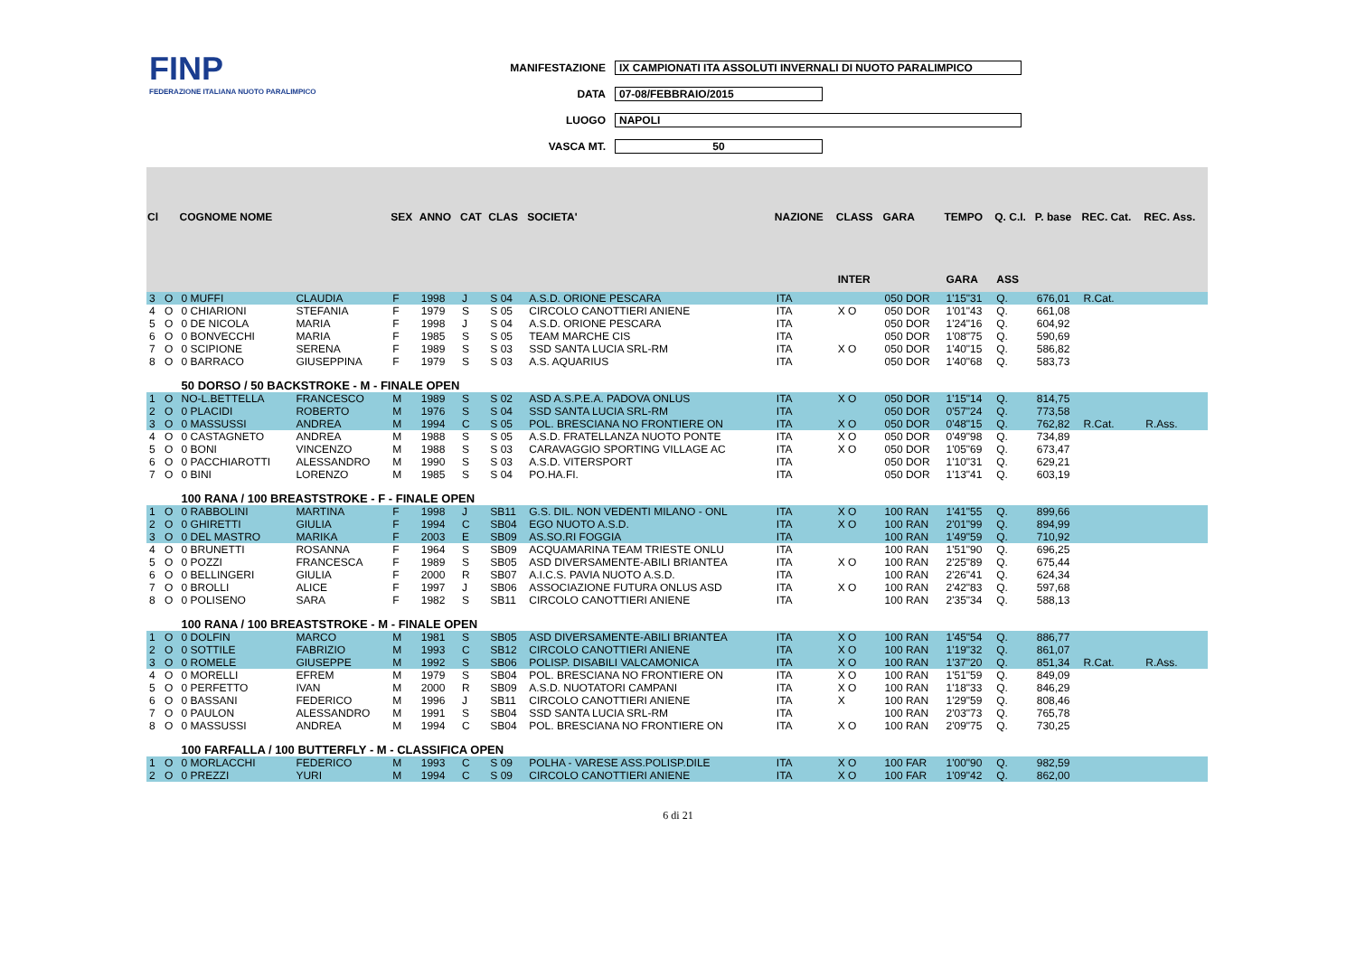FINP
FEDERAZIONE ITALIANA NUOTO PARALIMPICO
MANIFESTAZIONE IX CAMPIONATI ITA ASSOLUTI INVERNALI DI NUOTO PARALIMPICO
DATA 07-08/FEBBRAIO/2015
LUOGO NAPOLI
VASCA MT. 50
| Cl | | COGNOME NOME | | SEX | ANNO | CAT | CLAS | SOCIETA' | NAZIONE | CLASS | GARA | TEMPO | Q. C.I. | P. base | REC. Cat. | REC. Ass. |
| --- | --- | --- | --- | --- | --- | --- | --- | --- | --- | --- | --- | --- | --- | --- | --- | --- |
| | | | | | | | | | | INTER | | GARA | ASS | | | |
| 3 | O | 0 MUFFI | CLAUDIA | F | 1998 | J | S 04 | A.S.D. ORIONE PESCARA | ITA | | 050 DOR | 1'15"31 | Q. | 676,01 | R.Cat. | |
| 4 | O | 0 CHIARIONI | STEFANIA | F | 1979 | S | S 05 | CIRCOLO CANOTTIERI ANIENE | ITA | X O | 050 DOR | 1'01"43 | Q. | 661,08 | | |
| 5 | O | 0 DE NICOLA | MARIA | F | 1998 | J | S 04 | A.S.D. ORIONE PESCARA | ITA | | 050 DOR | 1'24"16 | Q. | 604,92 | | |
| 6 | O | 0 BONVECCHI | MARIA | F | 1985 | S | S 05 | TEAM MARCHE CIS | ITA | | 050 DOR | 1'08"75 | Q. | 590,69 | | |
| 7 | O | 0 SCIPIONE | SERENA | F | 1989 | S | S 03 | SSD SANTA LUCIA SRL-RM | ITA | X O | 050 DOR | 1'40"15 | Q. | 586,82 | | |
| 8 | O | 0 BARRACO | GIUSEPPINA | F | 1979 | S | S 03 | A.S. AQUARIUS | ITA | | 050 DOR | 1'40"68 | Q. | 583,73 | | |
| | | 50 DORSO / 50 BACKSTROKE - M - FINALE OPEN | | | | | | | | | | | | | | |
| 1 | O | NO-L.BETTELLA | FRANCESCO | M | 1989 | S | S 02 | ASD A.S.P.E.A. PADOVA ONLUS | ITA | X O | 050 DOR | 1'15"14 | Q. | 814,75 | | |
| 2 | O | 0 PLACIDI | ROBERTO | M | 1976 | S | S 04 | SSD SANTA LUCIA SRL-RM | ITA | | 050 DOR | 0'57"24 | Q. | 773,58 | | |
| 3 | O | 0 MASSUSSI | ANDREA | M | 1994 | C | S 05 | POL. BRESCIANA NO FRONTIERE ON | ITA | X O | 050 DOR | 0'48"15 | Q. | 762,82 | R.Cat. | R.Ass. |
| 4 | O | 0 CASTAGNETO | ANDREA | M | 1988 | S | S 05 | A.S.D. FRATELLANZA NUOTO PONTE | ITA | X O | 050 DOR | 0'49"98 | Q. | 734,89 | | |
| 5 | O | 0 BONI | VINCENZO | M | 1988 | S | S 03 | CARAVAGGIO SPORTING VILLAGE AC | ITA | X O | 050 DOR | 1'05"69 | Q. | 673,47 | | |
| 6 | O | 0 PACCHIAROTTI | ALESSANDRO | M | 1990 | S | S 03 | A.S.D. VITERSPORT | ITA | | 050 DOR | 1'10"31 | Q. | 629,21 | | |
| 7 | O | 0 BINI | LORENZO | M | 1985 | S | S 04 | PO.HA.FI. | ITA | | 050 DOR | 1'13"41 | Q. | 603,19 | | |
| | | 100 RANA / 100 BREASTSTROKE - F - FINALE OPEN | | | | | | | | | | | | | | |
| 1 | O | 0 RABBOLINI | MARTINA | F | 1998 | J | SB11 | G.S. DIL. NON VEDENTI MILANO - ONL | ITA | X O | 100 RAN | 1'41"55 | Q. | 899,66 | | |
| 2 | O | 0 GHIRETTI | GIULIA | F | 1994 | C | SB04 | EGO NUOTO A.S.D. | ITA | X O | 100 RAN | 2'01"99 | Q. | 894,99 | | |
| 3 | O | 0 DEL MASTRO | MARIKA | F | 2003 | E | SB09 | AS.SO.RI FOGGIA | ITA | | 100 RAN | 1'49"59 | Q. | 710,92 | | |
| 4 | O | 0 BRUNETTI | ROSANNA | F | 1964 | S | SB09 | ACQUAMARINA TEAM TRIESTE ONLU | ITA | | 100 RAN | 1'51"90 | Q. | 696,25 | | |
| 5 | O | 0 POZZI | FRANCESCA | F | 1989 | S | SB05 | ASD DIVERSAMENTE-ABILI BRIANTEA | ITA | X O | 100 RAN | 2'25"89 | Q. | 675,44 | | |
| 6 | O | 0 BELLINGERI | GIULIA | F | 2000 | R | SB07 | A.I.C.S. PAVIA NUOTO A.S.D. | ITA | | 100 RAN | 2'26"41 | Q. | 624,34 | | |
| 7 | O | 0 BROLLI | ALICE | F | 1997 | J | SB06 | ASSOCIAZIONE FUTURA ONLUS ASD | ITA | X O | 100 RAN | 2'42"83 | Q. | 597,68 | | |
| 8 | O | 0 POLISENO | SARA | F | 1982 | S | SB11 | CIRCOLO CANOTTIERI ANIENE | ITA | | 100 RAN | 2'35"34 | Q. | 588,13 | | |
| | | 100 RANA / 100 BREASTSTROKE - M - FINALE OPEN | | | | | | | | | | | | | | |
| 1 | O | 0 DOLFIN | MARCO | M | 1981 | S | SB05 | ASD DIVERSAMENTE-ABILI BRIANTEA | ITA | X O | 100 RAN | 1'45"54 | Q. | 886,77 | | |
| 2 | O | 0 SOTTILE | FABRIZIO | M | 1993 | C | SB12 | CIRCOLO CANOTTIERI ANIENE | ITA | X O | 100 RAN | 1'19"32 | Q. | 861,07 | | |
| 3 | O | 0 ROMELE | GIUSEPPE | M | 1992 | S | SB06 | POLISP. DISABILI VALCAMONICA | ITA | X O | 100 RAN | 1'37"20 | Q. | 851,34 | R.Cat. | R.Ass. |
| 4 | O | 0 MORELLI | EFREM | M | 1979 | S | SB04 | POL. BRESCIANA NO FRONTIERE ON | ITA | X O | 100 RAN | 1'51"59 | Q. | 849,09 | | |
| 5 | O | 0 PERFETTO | IVAN | M | 2000 | R | SB09 | A.S.D. NUOTATORI CAMPANI | ITA | X O | 100 RAN | 1'18"33 | Q. | 846,29 | | |
| 6 | O | 0 BASSANI | FEDERICO | M | 1996 | J | SB11 | CIRCOLO CANOTTIERI ANIENE | ITA | X | 100 RAN | 1'29"59 | Q. | 808,46 | | |
| 7 | O | 0 PAULON | ALESSANDRO | M | 1991 | S | SB04 | SSD SANTA LUCIA SRL-RM | ITA | | 100 RAN | 2'03"73 | Q. | 765,78 | | |
| 8 | O | 0 MASSUSSI | ANDREA | M | 1994 | C | SB04 | POL. BRESCIANA NO FRONTIERE ON | ITA | X O | 100 RAN | 2'09"75 | Q. | 730,25 | | |
| | | 100 FARFALLA / 100 BUTTERFLY - M - CLASSIFICA OPEN | | | | | | | | | | | | | | |
| 1 | O | 0 MORLACCHI | FEDERICO | M | 1993 | C | S 09 | POLHA - VARESE ASS.POLISP.DILE | ITA | X O | 100 FAR | 1'00"90 | Q. | 982,59 | | |
| 2 | O | 0 PREZZI | YURI | M | 1994 | C | S 09 | CIRCOLO CANOTTIERI ANIENE | ITA | X O | 100 FAR | 1'09"42 | Q. | 862,00 | | |
6 di 21